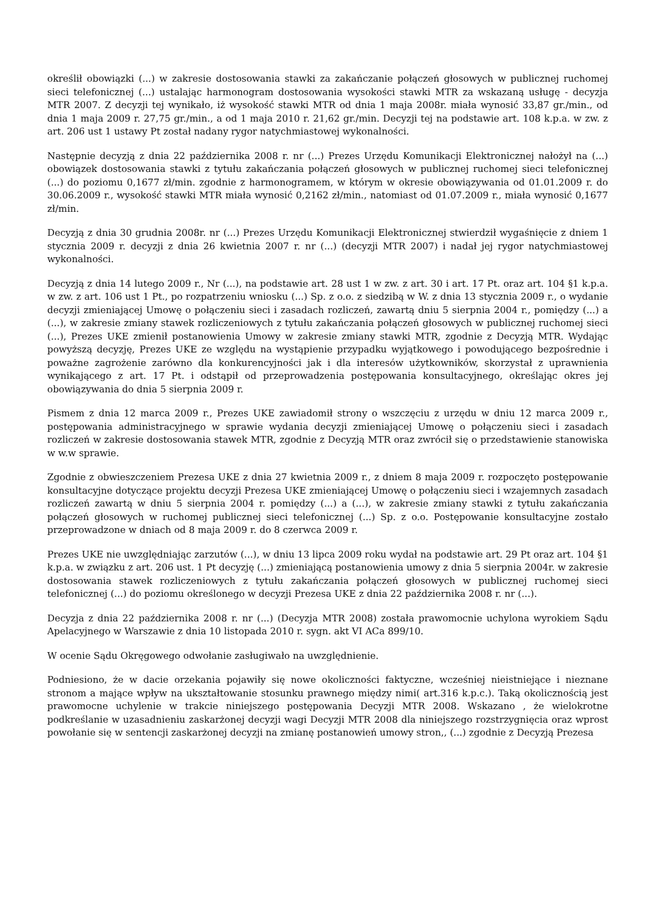określił obowiązki (...) w zakresie dostosowania stawki za zakańczanie połączeń głosowych w publicznej ruchomej sieci telefonicznej (...) ustalając harmonogram dostosowania wysokości stawki MTR za wskazaną usługę - decyzja MTR 2007. Z decyzji tej wynikało, iż wysokość stawki MTR od dnia 1 maja 2008r. miała wynosić 33,87 gr./min., od dnia 1 maja 2009 r. 27,75 gr./min., a od 1 maja 2010 r. 21,62 gr./min. Decyzji tej na podstawie art. 108 k.p.a. w zw. z art. 206 ust 1 ustawy Pt został nadany rygor natychmiastowej wykonalności.
Następnie decyzją z dnia 22 października 2008 r. nr (...) Prezes Urzędu Komunikacji Elektronicznej nałożył na (...) obowiązek dostosowania stawki z tytułu zakańczania połączeń głosowych w publicznej ruchomej sieci telefonicznej (...) do poziomu 0,1677 zł/min. zgodnie z harmonogramem, w którym w okresie obowiązywania od 01.01.2009 r. do 30.06.2009 r., wysokość stawki MTR miała wynosić 0,2162 zł/min., natomiast od 01.07.2009 r., miała wynosić 0,1677 zł/min.
Decyzją z dnia 30 grudnia 2008r. nr (...) Prezes Urzędu Komunikacji Elektronicznej stwierdził wygaśnięcie z dniem 1 stycznia 2009 r. decyzji z dnia 26 kwietnia 2007 r. nr (...) (decyzji MTR 2007) i nadał jej rygor natychmiastowej wykonalności.
Decyzją z dnia 14 lutego 2009 r., Nr (...), na podstawie art. 28 ust 1 w zw. z art. 30 i art. 17 Pt. oraz art. 104 §1 k.p.a. w zw. z art. 106 ust 1 Pt., po rozpatrzeniu wniosku (...) Sp. z o.o. z siedzibą w W. z dnia 13 stycznia 2009 r., o wydanie decyzji zmieniającej Umowę o połączeniu sieci i zasadach rozliczeń, zawartą dniu 5 sierpnia 2004 r., pomiędzy (...) a (...), w zakresie zmiany stawek rozliczeniowych z tytułu zakańczania połączeń głosowych w publicznej ruchomej sieci (...), Prezes UKE zmienił postanowienia Umowy w zakresie zmiany stawki MTR, zgodnie z Decyzją MTR. Wydając powyższą decyzję, Prezes UKE ze względu na wystąpienie przypadku wyjątkowego i powodującego bezpośrednie i poważne zagrożenie zarówno dla konkurencyjności jak i dla interesów użytkowników, skorzystał z uprawnienia wynikającego z art. 17 Pt. i odstąpił od przeprowadzenia postępowania konsultacyjnego, określając okres jej obowiązywania do dnia 5 sierpnia 2009 r.
Pismem z dnia 12 marca 2009 r., Prezes UKE zawiadomił strony o wszczęciu z urzędu w dniu 12 marca 2009 r., postępowania administracyjnego w sprawie wydania decyzji zmieniającej Umowę o połączeniu sieci i zasadach rozliczeń w zakresie dostosowania stawek MTR, zgodnie z Decyzją MTR oraz zwrócił się o przedstawienie stanowiska w w.w sprawie.
Zgodnie z obwieszczeniem Prezesa UKE z dnia 27 kwietnia 2009 r., z dniem 8 maja 2009 r. rozpoczęto postępowanie konsultacyjne dotyczące projektu decyzji Prezesa UKE zmieniającej Umowę o połączeniu sieci i wzajemnych zasadach rozliczeń zawartą w dniu 5 sierpnia 2004 r. pomiędzy (...) a (...), w zakresie zmiany stawki z tytułu zakańczania połączeń głosowych w ruchomej publicznej sieci telefonicznej (...) Sp. z o.o. Postępowanie konsultacyjne zostało przeprowadzone w dniach od 8 maja 2009 r. do 8 czerwca 2009 r.
Prezes UKE nie uwzględniając zarzutów (...), w dniu 13 lipca 2009 roku wydał na podstawie art. 29 Pt oraz art. 104 §1 k.p.a. w związku z art. 206 ust. 1 Pt decyzję (...) zmieniającą postanowienia umowy z dnia 5 sierpnia 2004r. w zakresie dostosowania stawek rozliczeniowych z tytułu zakańczania połączeń głosowych w publicznej ruchomej sieci telefonicznej (...) do poziomu określonego w decyzji Prezesa UKE z dnia 22 października 2008 r. nr (...).
Decyzja z dnia 22 października 2008 r. nr (...) (Decyzja MTR 2008) została prawomocnie uchylona wyrokiem Sądu Apelacyjnego w Warszawie z dnia 10 listopada 2010 r. sygn. akt VI ACa 899/10.
W ocenie Sądu Okręgowego odwołanie zasługiwało na uwzględnienie.
Podniesiono, że w dacie orzekania pojawiły się nowe okoliczności faktyczne, wcześniej nieistniejące i nieznane stronom a mające wpływ na ukształtowanie stosunku prawnego między nimi( art.316 k.p.c.). Taką okolicznością jest prawomocne uchylenie w trakcie niniejszego postępowania Decyzji MTR 2008. Wskazano , że wielokrotne podkreślanie w uzasadnieniu zaskarżonej decyzji wagi Decyzji MTR 2008 dla niniejszego rozstrzygnięcia oraz wprost powołanie się w sentencji zaskarżonej decyzji na zmianę postanowień umowy stron,, (...) zgodnie z Decyzją Prezesa